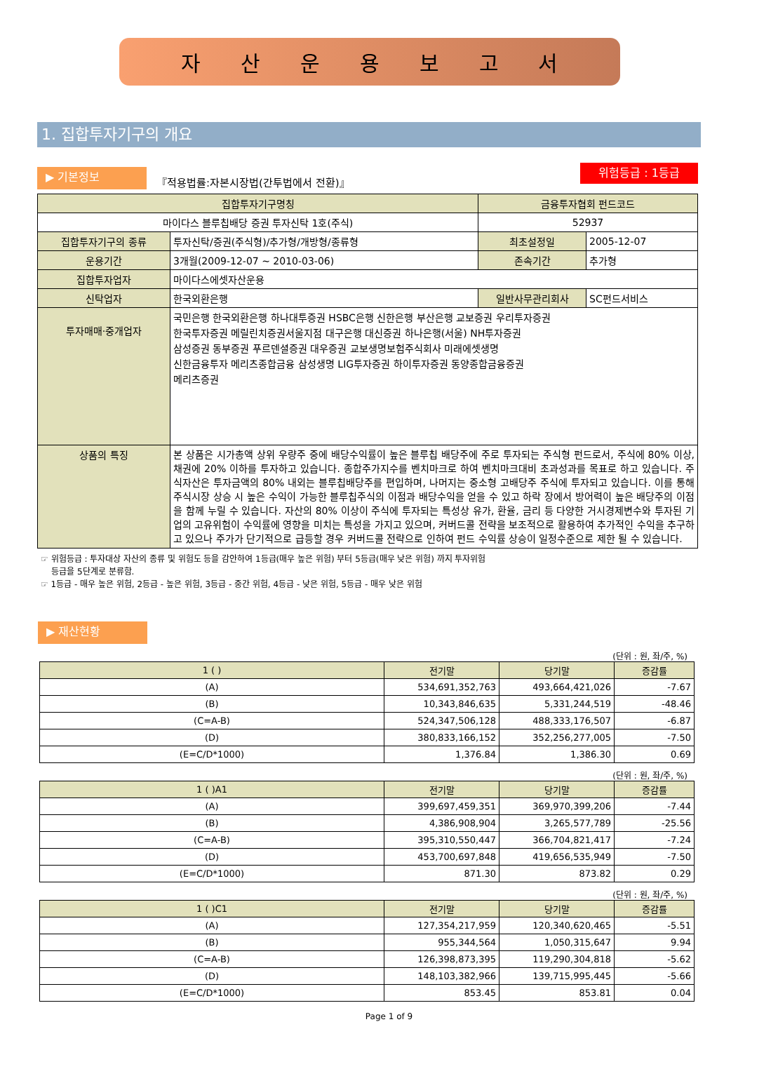자산운용보고서
1. 집합투자기구의 개요
▶ 기본정보
『적용법률:자본시장법(간투법에서 전환)』
위험등급 : 1등급
| 집합투자기구명칭 | | 금융투자협회 펀드코드 | |
| --- | --- | --- | --- |
| 마이다스 블루칩배당 증권 투자신탁 1호(주식) | | 52937 | |
| 집합투자기구의 종류 | 투자신탁/증권(주식형)/추가형/개방형/종류형 | 최초설정일 | 2005-12-07 |
| 운용기간 | 3개월(2009-12-07 ~ 2010-03-06) | 존속기간 | 추가형 |
| 집합투자업자 | 마이다스에셋자산운용 | | |
| 신탁업자 | 한국외환은행 | 일반사무관리회사 | SC펀드서비스 |
| 투자매매·중개업자 | 국민은행 한국외환은행 하나대투증권 HSBC은행 신한은행 부산은행 교보증권 우리투자증권 한국투자증권 메릴린치증권서울지점 대구은행 대신증권 하나은행(서울) NH투자증권 삼성증권 동부증권 푸르덴셜증권 대우증권 교보생명보험주식회사 미래에셋생명 신한금융투자 메리츠종합금융 삼성생명 LIG투자증권 하이투자증권 동양종합금융증권 메리츠증권 | | |
| 상품의 특징 | 본 상품은 시가총액 상위 우량주 중에 배당수익률이 높은 블루칩 배당주에 주로 투자되는 주식형 펀드로서, 주식에 80% 이상, 채권에 20% 이하를 투자하고 있습니다. 종합주가지수를 벤치마크로 하여 벤치마크대비 초과성과를 목표로 하고 있습니다. 주식자산은 투자금액의 80% 내외는 블루칩배당주를 편입하며, 나머지는 중소형 고배당주 주식에 투자되고 있습니다. 이를 통해 주식시장 상승 시 높은 수익이 가능한 블루칩주식의 이점과 배당수익을 얻을 수 있고 하락 장에서 방어력이 높은 배당주의 이점을 함께 누릴 수 있습니다. 자산의 80% 이상이 주식에 투자되는 특성상 유가, 환율, 금리 등 다양한 거시경제변수와 투자된 기업의 고유위험이 수익률에 영향을 미치는 특성을 가지고 있으며, 커버드콜 전략을 보조적으로 활용하여 추가적인 수익을 추구하고 있으나 주가가 단기적으로 급등할 경우 커버드콜 전략으로 인하여 펀드 수익률 상승이 일정수준으로 제한 될 수 있습니다. | | |
☞ 위험등급 : 투자대상 자산의 종류 및 위험도 등을 감안하여 1등급(매우 높은 위험) 부터 5등급(매우 낮은 위험) 까지 투자위험
등급을 5단계로 분류함.
☞ 1등급 - 매우 높은 위험, 2등급 - 높은 위험, 3등급 - 중간 위험, 4등급 - 낮은 위험, 5등급 - 매우 낮은 위험
▶ 재산현황
(단위 : 원, 좌/주, %)
| 1 ( ) | 전기말 | 당기말 | 증감률 |
| --- | --- | --- | --- |
| (A) | 534,691,352,763 | 493,664,421,026 | -7.67 |
| (B) | 10,343,846,635 | 5,331,244,519 | -48.46 |
| (C=A-B) | 524,347,506,128 | 488,333,176,507 | -6.87 |
| (D) | 380,833,166,152 | 352,256,277,005 | -7.50 |
| (E=C/D*1000) | 1,376.84 | 1,386.30 | 0.69 |
(단위 : 원, 좌/주, %)
| 1 ( )A1 | 전기말 | 당기말 | 증감률 |
| --- | --- | --- | --- |
| (A) | 399,697,459,351 | 369,970,399,206 | -7.44 |
| (B) | 4,386,908,904 | 3,265,577,789 | -25.56 |
| (C=A-B) | 395,310,550,447 | 366,704,821,417 | -7.24 |
| (D) | 453,700,697,848 | 419,656,535,949 | -7.50 |
| (E=C/D*1000) | 871.30 | 873.82 | 0.29 |
(단위 : 원, 좌/주, %)
| 1 ( )C1 | 전기말 | 당기말 | 증감률 |
| --- | --- | --- | --- |
| (A) | 127,354,217,959 | 120,340,620,465 | -5.51 |
| (B) | 955,344,564 | 1,050,315,647 | 9.94 |
| (C=A-B) | 126,398,873,395 | 119,290,304,818 | -5.62 |
| (D) | 148,103,382,966 | 139,715,995,445 | -5.66 |
| (E=C/D*1000) | 853.45 | 853.81 | 0.04 |
Page 1 of 9